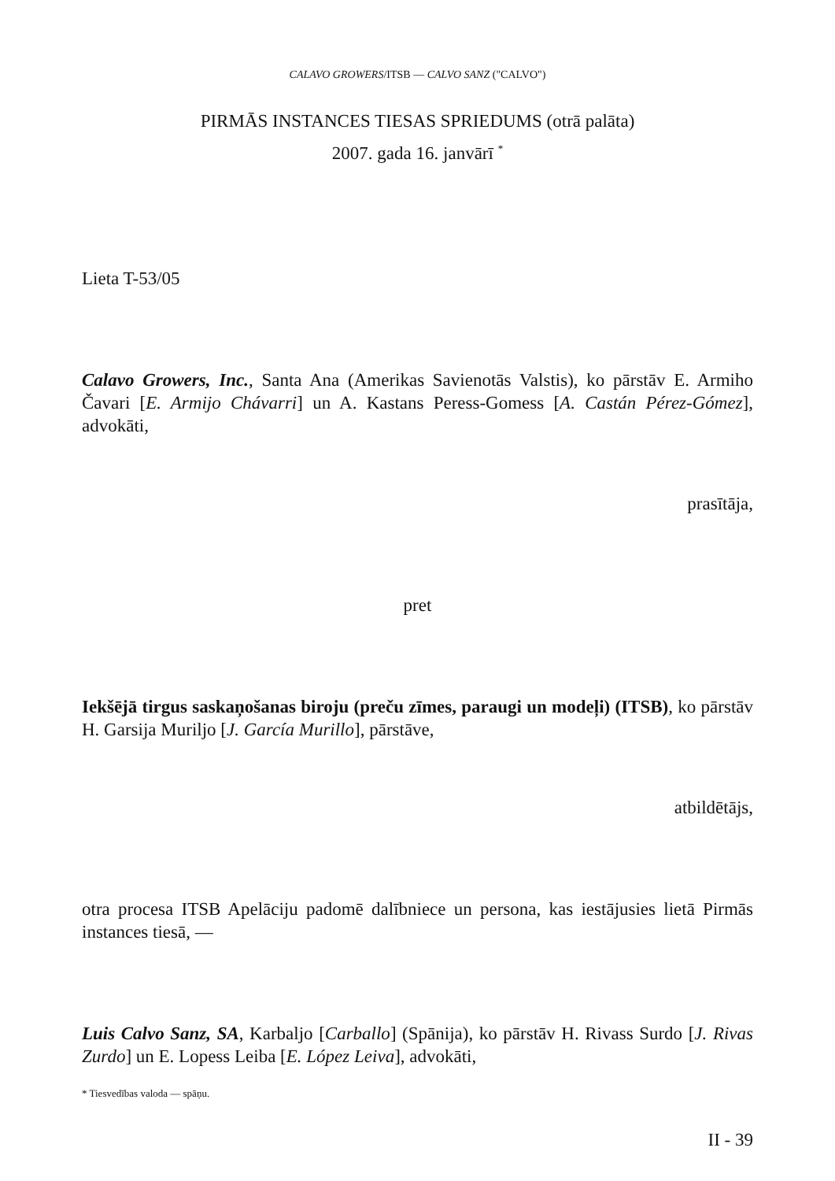CALAVO GROWERS/ITSB — CALVO SANZ ("CALVO")
PIRMĀS INSTANCES TIESAS SPRIEDUMS (otrā palāta)
2007. gada 16. janvārī <sup>*</sup>
Lieta T-53/05
Calavo Growers, Inc., Santa Ana (Amerikas Savienotās Valstis), ko pārstāv E. Armiho Čavari [E. Armijo Chávarri] un A. Kastans Peress-Gomess [A. Castán Pérez-Gómez], advokāti,
prasītāja,
pret
Iekšējā tirgus saskaņošanas biroju (preču zīmes, paraugi un modeļi) (ITSB), ko pārstāv H. Garsija Muriljo [J. García Murillo], pārstāve,
atbildētājs,
otra procesa ITSB Apelāciju padomē dalībniece un persona, kas iestājusies lietā Pirmās instances tiesā, —
Luis Calvo Sanz, SA, Karbaljo [Carballo] (Spānija), ko pārstāv H. Rivass Surdo [J. Rivas Zurdo] un E. Lopess Leiba [E. López Leiva], advokāti,
* Tiesvedības valoda — spāņu.
II - 39